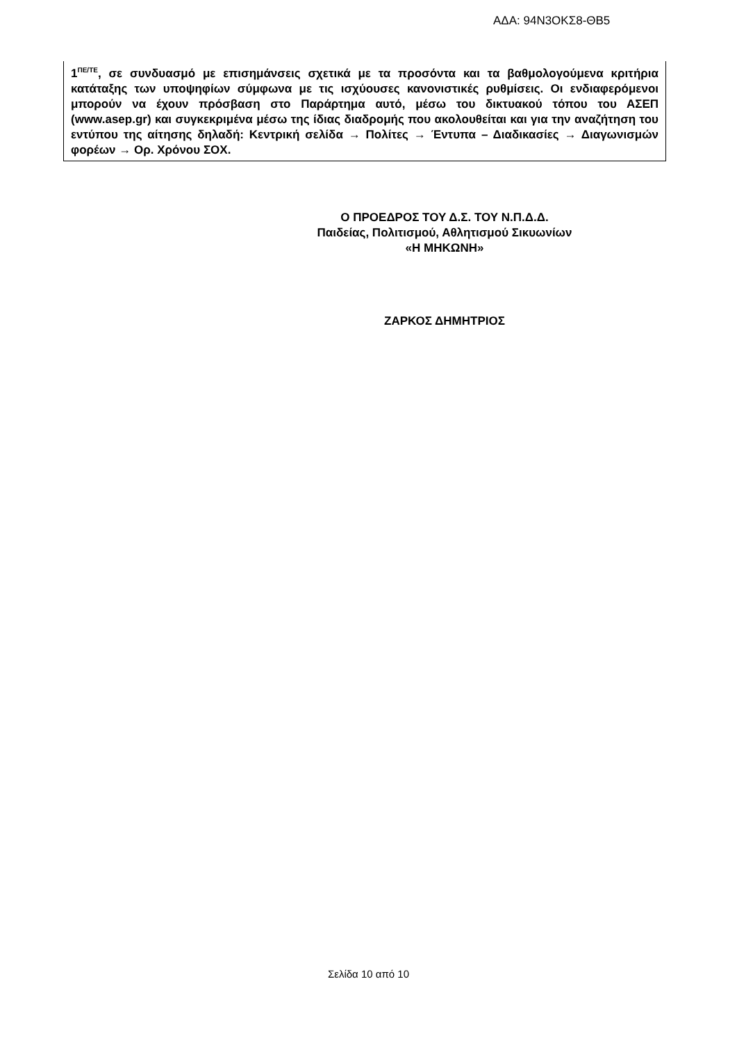ΑΔΑ: 94Ν3ΟΚΣ8-ΘΒ5
1<sup>ΠΕ/ΤΕ</sup>, σε συνδυασμό με επισημάνσεις σχετικά με τα προσόντα και τα βαθμολογούμενα κριτήρια κατάταξης των υποψηφίων σύμφωνα με τις ισχύουσες κανονιστικές ρυθμίσεις. Οι ενδιαφερόμενοι μπορούν να έχουν πρόσβαση στο Παράρτημα αυτό, μέσω του δικτυακού τόπου του ΑΣΕΠ (www.asep.gr) και συγκεκριμένα μέσω της ίδιας διαδρομής που ακολουθείται και για την αναζήτηση του εντύπου της αίτησης δηλαδή: Κεντρική σελίδα → Πολίτες → Έντυπα – Διαδικασίες → Διαγωνισμών φορέων → Ορ. Χρόνου ΣΟΧ.
Ο ΠΡΟΕΔΡΟΣ ΤΟΥ Δ.Σ. ΤΟΥ Ν.Π.Δ.Δ.
Παιδείας, Πολιτισμού, Αθλητισμού Σικυωνίων
«Η ΜΗΚΩΝΗ»
ΖΑΡΚΟΣ ΔΗΜΗΤΡΙΟΣ
Σελίδα 10 από 10